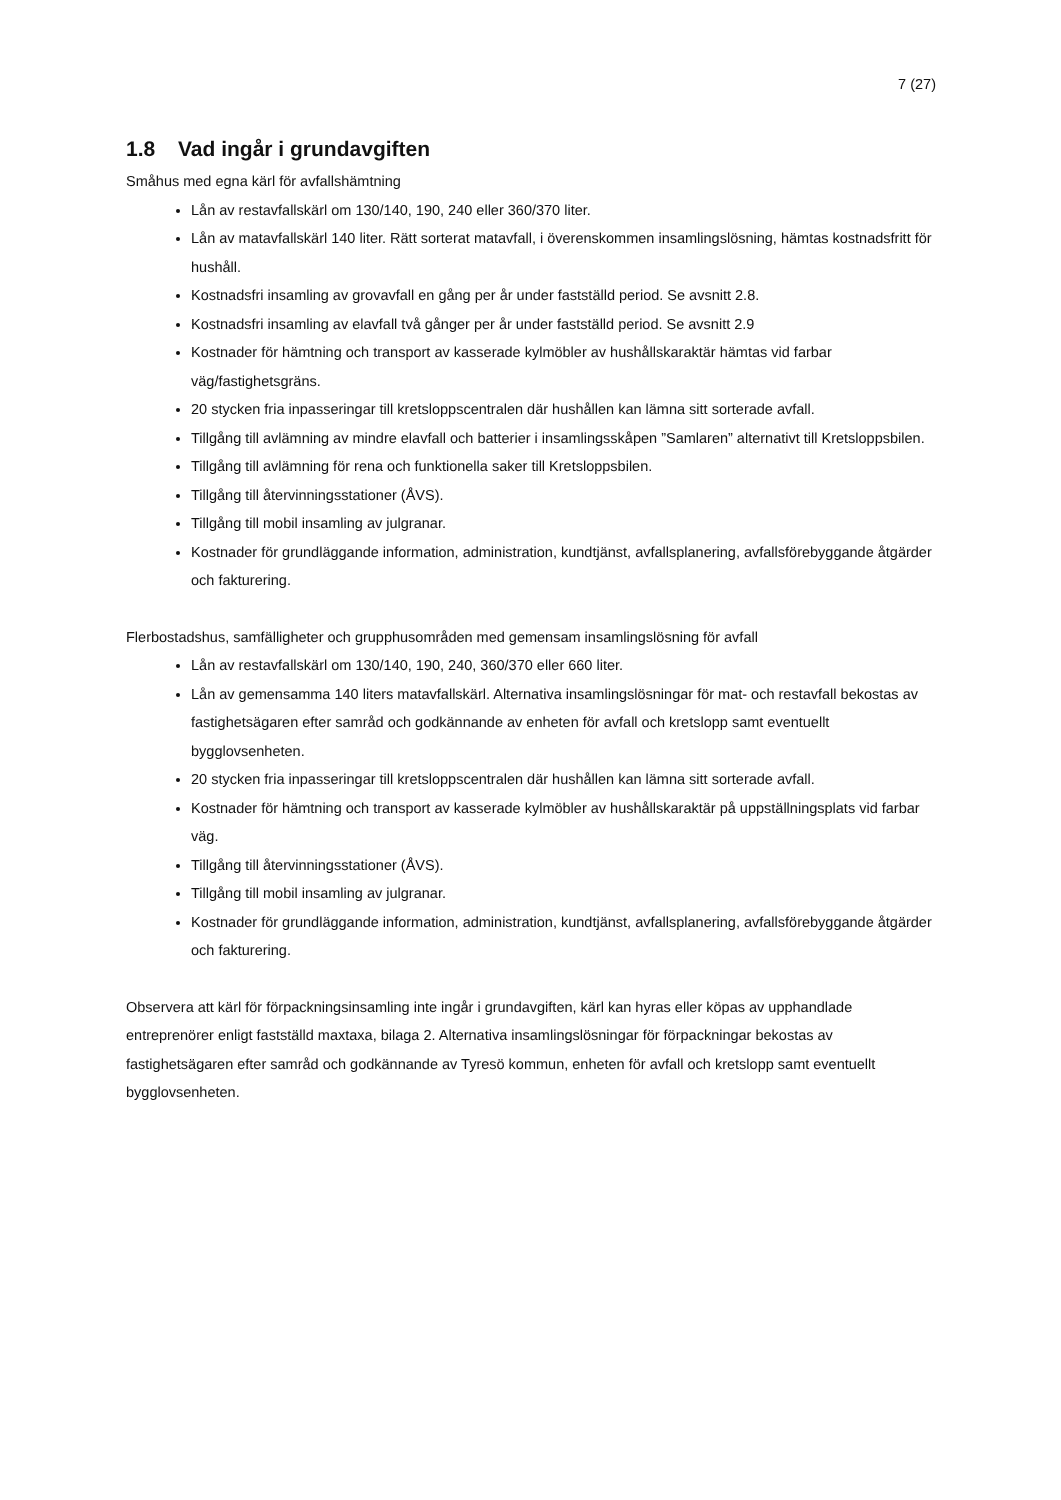7 (27)
1.8 Vad ingår i grundavgiften
Småhus med egna kärl för avfallshämtning
Lån av restavfallskärl om 130/140, 190, 240 eller 360/370 liter.
Lån av matavfallskärl 140 liter. Rätt sorterat matavfall, i överenskommen insamlingslösning, hämtas kostnadsfritt för hushåll.
Kostnadsfri insamling av grovavfall en gång per år under fastställd period. Se avsnitt 2.8.
Kostnadsfri insamling av elavfall två gånger per år under fastställd period. Se avsnitt 2.9
Kostnader för hämtning och transport av kasserade kylmöbler av hushållskaraktär hämtas vid farbar väg/fastighetsgräns.
20 stycken fria inpasseringar till kretsloppscentralen där hushållen kan lämna sitt sorterade avfall.
Tillgång till avlämning av mindre elavfall och batterier i insamlingsskåpen ”Samlaren” alternativt till Kretsloppsbilen.
Tillgång till avlämning för rena och funktionella saker till Kretsloppsbilen.
Tillgång till återvinningsstationer (ÅVS).
Tillgång till mobil insamling av julgranar.
Kostnader för grundläggande information, administration, kundtjänst, avfallsplanering, avfallsförebyggande åtgärder och fakturering.
Flerbostadshus, samfälligheter och grupphusområden med gemensam insamlingslösning för avfall
Lån av restavfallskärl om 130/140, 190, 240, 360/370 eller 660 liter.
Lån av gemensamma 140 liters matavfallskärl. Alternativa insamlingslösningar för mat- och restavfall bekostas av fastighetsägaren efter samråd och godkännande av enheten för avfall och kretslopp samt eventuellt bygglovsenheten.
20 stycken fria inpasseringar till kretsloppscentralen där hushållen kan lämna sitt sorterade avfall.
Kostnader för hämtning och transport av kasserade kylmöbler av hushållskaraktär på uppställningsplats vid farbar väg.
Tillgång till återvinningsstationer (ÅVS).
Tillgång till mobil insamling av julgranar.
Kostnader för grundläggande information, administration, kundtjänst, avfallsplanering, avfallsförebyggande åtgärder och fakturering.
Observera att kärl för förpackningsinsamling inte ingår i grundavgiften, kärl kan hyras eller köpas av upphandlade entreprenörer enligt fastställd maxtaxa, bilaga 2. Alternativa insamlingslösningar för förpackningar bekostas av fastighetsägaren efter samråd och godkännande av Tyresö kommun, enheten för avfall och kretslopp samt eventuellt bygglovsenheten.